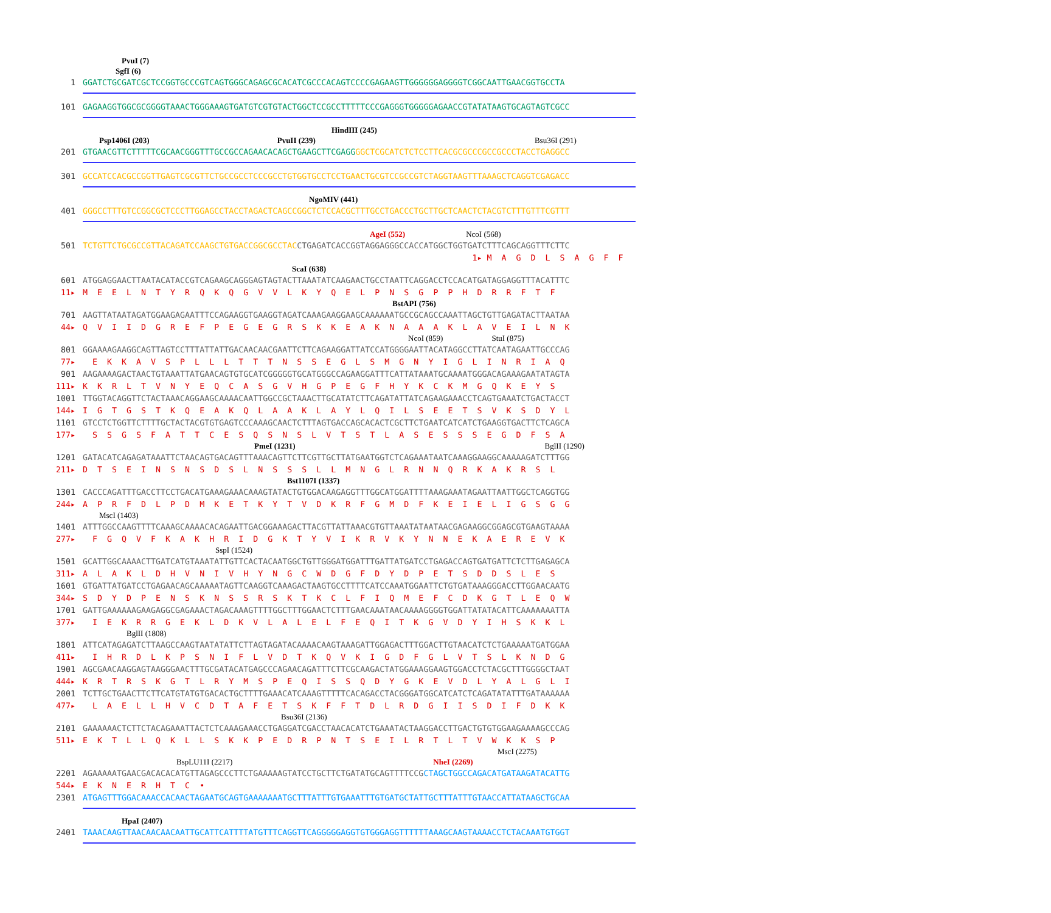PvuI (7)
SgfI (6)
1 GGATCTGCGATCGCTCCGGTGCCCGTCAGTGGGCAGAGCGCACATCGCCCACAGTCCCCGAGAAGTTGGGGGGAGGGGTCGGCAATTGAACGGTGCCTA
101 GAGAAGGTGGCGCGGGGTAAACTGGGAAAGTGATGTCGTGTACTGGCTCCGCCTTTTTCCCGAGGGTGGGGGAGAACCGTATATAAGTGCAGTAGTCGCC
HindIII (245)
Psp1406I (203) PvuII (239) Bsu36I (291)
201 GTGAACGTTCTTTTTCGCAACGGGTTTGCCGCCAGAACACAGCTGAAGCTTCGAGG GGCTCGCATCTCTCCTTCACGCGCCCGCCGCCCTACCTGAGGCC
301 GCCATCCACGCCGGTTGAGTCGCGTTCTGCCGCCTCCCGCCTGTGGTGCCTCCTGAACTGCGTCCGCCGTCTAGGTAAGTTTAAAGCTCAGGTCGAGACC
NgoMIV (441)
401 GGGCCTTTGTCCGGCGCTCCCTTGGAGCCTACCTAGACTCAGCCGGCTCTCCACGCTTTGCCTGACCCTGCTTGCTCAACTCTACGTCTTTGTTTCGTTT
AgeI (552) NcoI (568)
501 TCTGTTCTGCGCCGTTACAGATCCAAGCTGTGACCGGCGCCTAC CTGAGATCACCGGTAGGAGGGCCACCATGGCTGGTGATCTTTCAGCAGGTTTCTTC
1▸ M A G D L S A G F F
ScaI (638)
601 ATGGAGGAACTTAATACATACCGTCAGAAGCAGGGAGTAGTACTTAAATATCAAGAACTGCCTAATTCAGGACCTCCACATGATAGGAGGTTTACATTTC
11▸ M E E L N T Y R Q K Q G V V L K Y Q E L P N S G P P H D R R F T F
BstAPI (756)
701 AAGTTATAATAGATGGAAGAGAATTTCCAGAAGGTGAAGGTAGATCAAAGAAGGAAGCAAAAAATGCCGCAGCCAAATTAGCTGTTGAGATACTTAATAA
44▸ Q V I I D G R E F P E G E G R S K K E A K N A A A K L A V E I L N K
NcoI (859) StuI (875)
801 GGAAAAGAAGGCAGTTAGTCCTTTATTATTGACAACAACGAATTCTTCAGAAGGATTATCCATGGGGAATTACATAGGCCTTATCAATAGAATTGCCCAG
77▸ E K K A V S P L L L T T T N S S E G L S M G N Y I G L I N R I A Q
901 AAGAAAAGACTAACTGTAAATTATGAACAGTGTGCATCGGGGGTGCATGGGCCAGAAGGATTTCATTATAAATGCAAAATGGGACAGAAAGAATATAGTA
111▸ K K R L T V N Y E Q C A S G V H G P E G F H Y K C K M G Q K E Y S
1001 TTGGTACAGGTTCTACTAAACAGGAAGCAAAACAATTGGCCGCTAAACTTGCATATCTTCAGATATTATCAGAAGAAACCTCAGTGAAATCTGACTACCT
144▸ I G T G S T K Q E A K Q L A A K L A Y L Q I L S E E T S V K S D Y L
1101 GTCCTCTGGTTCTTTTGCTACTACGTGTGAGTCCCAAAGCAACTCTTTAGTGACCAGCACACTCGCTTCTGAATCATCATCTGAAGGTGACTTCTCAGCA
177▸ S S G S F A T T C E S Q S N S L V T S T L A S E S S S E G D F S A
PmeI (1231) BglII (1290)
1201 GATACATCAGAGATAAATTCTAACAGTGACAGTTTAAACAGTTCTTCGTTGCTTATGAATGGTCTCAGAAATAATCAAAGGAAGGCAAAAAGATCTTTGG
211▸ D T S E I N S N S D S L N S S S L L M N G L R N N Q R K A K R S L
Bst1107I (1337)
1301 CACCCAGATTTGACCTTCCTGACATGAAAGAAACAAAGTATACTGTGGACAAGAGGTTTGGCATGGATTTTAAAGAAATAGAATTAATTGGCTCAGGTGG
244▸ A P R F D L P D M K E T K Y T V D K R F G M D F K E I E L I G S G G
MscI (1403)
1401 ATTTGGCCAAGTTTTCAAAGCAAAACACAGAATTGACGGAAAGACTTACGTTATTAAACGTGTTAAATATAATAACGAGAAGGCGGAGCGTGAAGTAAAA
277▸ F G Q V F K A K H R I D G K T Y V I K R V K Y N N E K A E R E V K
SspI (1524)
1501 GCATTGGCAAAACTTGATCATGTAAATATTGTTCACTACAATGGCTGTTGGGATGGATTTGATTATGATCCTGAGACCAGTGATGATTCTCTTGAGAGCA
311▸ A L A K L D H V N I V H Y N G C W D G F D Y D P E T S D D S L E S
1601 GTGATTATGATCCTGAGAACAGCAAAAATAGTTCAAGGTCAAAGACTAAGTGCCTTTTCATCCAAATGGAATTCTGTGATAAAGGGACCTTGGAACAATG
344▸ S D Y D P E N S K N S S R S K T K C L F I Q M E F C D K G T L E Q W
1701 GATTGAAAAAAGAAGAGGCGAGAAACTAGACAAAGTTTTGGCTTTGGAACTCTTTGAACAAATAACAAAAGGGGTGGATTATATACATTCAAAAAAATTA
377▸ I E K R R G E K L D K V L A L E L F E Q I T K G V D Y I H S K K L
BglII (1808)
1801 ATTCATAGAGATCTTAAGCCAAGTAATATATTCTTAGTAGATACAAAACAAGTAAAGATTGGAGACTTTGGACTTGTAACATCTCTGAAAAATGATGGAA
411▸ I H R D L K P S N I F L V D T K Q V K I G D F G L V T S L K N D G
1901 AGCGAACAAGGAGTAAGGGAACTTTGCGATACATGAGCCCAGAACAGATTTCTTCGCAAGACTATGGAAAGGAAGTGGACCTCTACGCTTTGGGGCTAAT
444▸ K R T R S K G T L R Y M S P E Q I S S Q D Y G K E V D L Y A L G L I
2001 TCTTGCTGAACTTCTTCATGTATGTGACACTGCTTTTGAAACATCAAAGTTTTTCACAGACCTACGGGATGGCATCATCTCAGATATATTTGATAAAAAA
477▸ L A E L L H V C D T A F E T S K F F T D L R D G I I S D I F D K K
Bsu36I (2136)
2101 GAAAAAACTCTTCTACAGAAATTACTCTCAAAGAAACCTGAGGATCGACCTAACACATCTGAAATACTAAGGACCTTGACTGTGTGGAAGAAAAGCCCAG
511▸ E K T L L Q K L L S K K P E D R P N T S E I L R T L T V W K K S P
MscI (2275)
BspLU11I (2217) NheI (2269)
2201 AGAAAAATGAACGACACACATGTTAGAGCCCTTCTGAAAAAGTATCCTGCTTCTGATATGCAGTTTTCCG CTAGCTGGCCAGACATGATAAGATACATTG
544▸ E K N E R H T C •
2301 ATGAGTTTGGACAAACCACAACTAGAATGCAGTGAAAAAAATGCTTTATTTGTGAAATTTGTGATGCTATTGCTTTATTTGTAACCATTATAAGCTGCAA
HpaI (2407)
2401 TAAACAAGTTAACAACAACAATTGCATTCATTTTATGTTTCAGGTTCAGGGGGAGGTGTGGGAGGTTTTTTAAAGCAAGTAAAACCTCTACAAATGTGGT